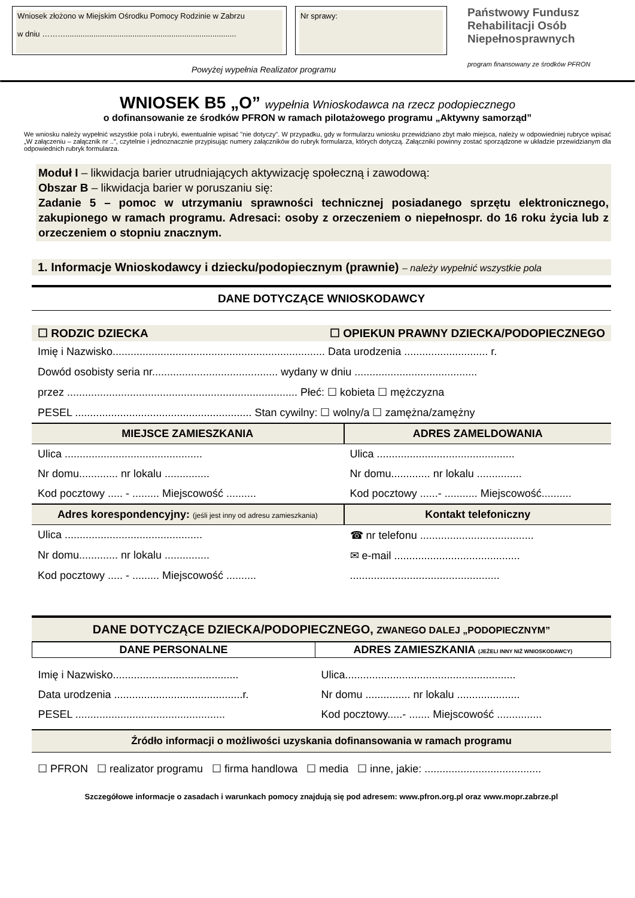Wniosek złożono w Miejskim Ośrodku Pomocy Rodzinie w Zabrzu
w dniu ………...............................................................................
Nr sprawy:
Państwowy Fundusz Rehabilitacji Osób Niepełnosprawnych
program finansowany ze środków PFRON
Powyżej wypełnia Realizator programu
WNIOSEK B5 „O” wypełnia Wnioskodawca na rzecz podopiecznego
o dofinansowanie ze środków PFRON w ramach pilotażowego programu „Aktywny samorząd”
We wniosku należy wypełnić wszystkie pola i rubryki, ewentualnie wpisać ”nie dotyczy”. W przypadku, gdy w formularzu wniosku przewidziano zbyt mało miejsca, należy w odpowiedniej rubryce wpisać „W załączeniu – załącznik nr ..”, czytelnie i jednoznacznie przypisując numery załączników do rubryk formularza, których dotyczą. Załączniki powinny zostać sporządzone w układzie przewidzianym dla odpowiednich rubryk formularza.
Moduł I – likwidacja barier utrudniających aktywizację społeczną i zawodową:
Obszar B – likwidacja barier w poruszaniu się:
Zadanie 5 – pomoc w utrzymaniu sprawności technicznej posiadanego sprzętu elektronicznego, zakupionego w ramach programu. Adresaci: osoby z orzeczeniem o niepełnospr. do 16 roku życia lub z orzeczeniem o stopniu znacznym.
1. Informacje Wnioskodawcy i dziecku/podopiecznym (prawnie) – należy wypełnić wszystkie pola
DANE DOTYCZĄCE WNIOSKODAWCY
☐ RODZIC DZIECKA ☐ OPIEKUN PRAWNY DZIECKA/PODOPIECZNEGO
Imię i Nazwisko....................................................................... Data urodzenia ............................ r.
Dowód osobisty seria nr.......................................... wydany w dniu .........................................
przez ............................................................................. Płeć: ☐ kobieta ☐ mężczyzna
PESEL ........................................................... Stan cywilny: ☐ wolny/a ☐ zamężna/zamężny
| MIEJSCE ZAMIESZKANIA | ADRES ZAMELDOWANIA |
| --- | --- |
| Ulica .............................................. | Ulica .............................................. |
| Nr domu............. nr lokalu ............... | Nr domu............. nr lokalu ............... |
| Kod pocztowy ..... - ......... Miejscowość .......... | Kod pocztowy ......- ........... Miejscowość.......... |
| Adres korespondencyjny: (jeśli jest inny od adresu zamieszkania) | Kontakt telefoniczny |
| Ulica .............................................. | ☎ nr telefonu ...................................... |
| Nr domu............. nr lokalu ............... | ✉ e-mail .......................................... |
| Kod pocztowy ..... - ......... Miejscowość .......... | .................................................. |
DANE DOTYCZĄCE DZIECKA/PODOPIECZNEGO, ZWANEGO DALEJ „PODOPIECZNYM”
| DANE PERSONALNE | ADRES ZAMIESZKANIA (JEŻELI INNY NIŻ WNIOSKODAWCY) |
| --- | --- |
| Imię i Nazwisko.......................................... | Ulica......................................................... |
| Data urodzenia ...........................................r. | Nr domu ............... nr lokalu ..................... |
| PESEL .................................................. | Kod pocztowy.....- ....... Miejscowość ............... |
Źródło informacji o możliwości uzyskania dofinansowania w ramach programu
☐ PFRON ☐ realizator programu ☐ firma handlowa ☐ media ☐ inne, jakie: .......................................
Szczegółowe informacje o zasadach i warunkach pomocy znajdują się pod adresem: www.pfron.org.pl oraz www.mopr.zabrze.pl